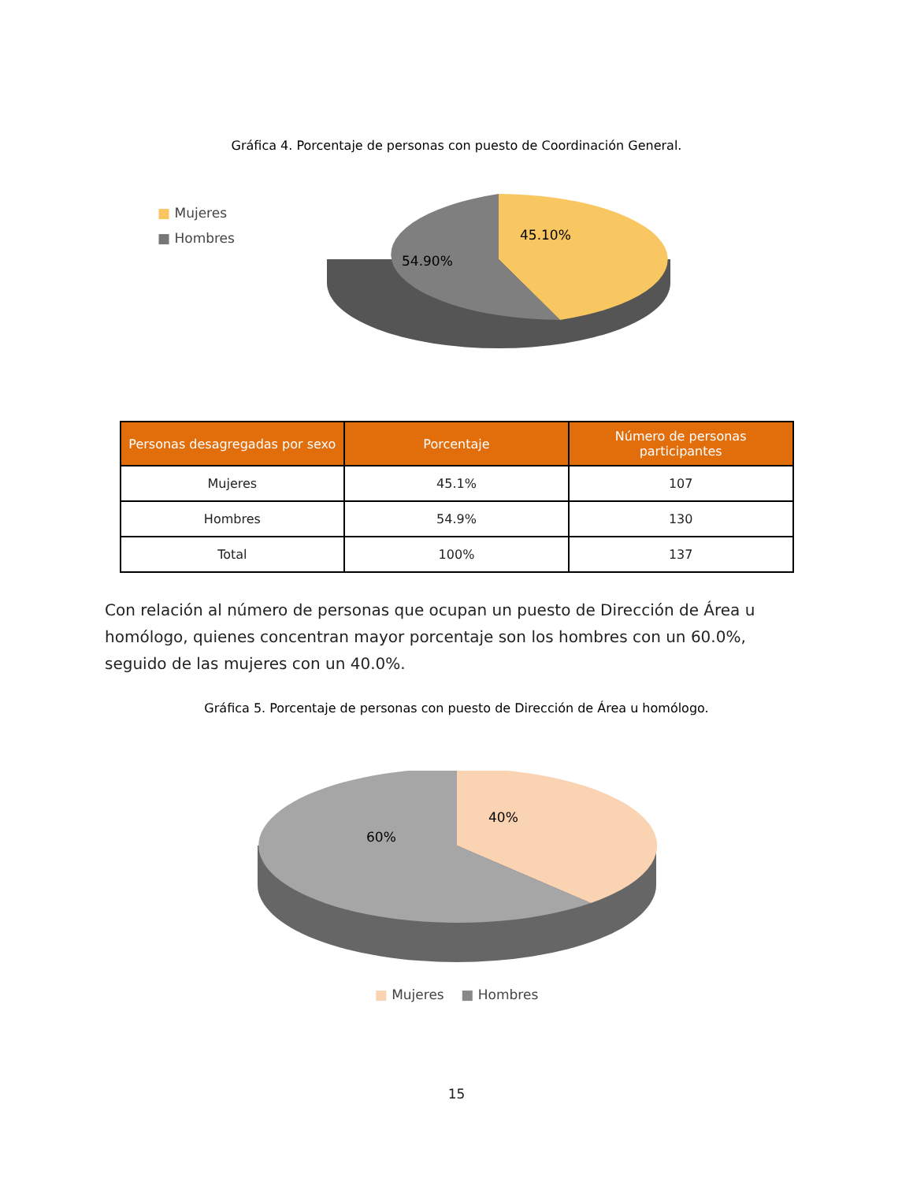Gráfica 4. Porcentaje de personas con puesto de Coordinación General.
■ Mujeres
■ Hombres
45.10%
54.90%
| Personas desagregadas por sexo | Porcentaje | Número de personas participantes |
| --- | --- | --- |
| Mujeres | 45.1% | 107 |
| Hombres | 54.9% | 130 |
| Total | 100% | 137 |
Con relación al número de personas que ocupan un puesto de Dirección de Área u homólogo, quienes concentran mayor porcentaje son los hombres con un 60.0%, seguido de las mujeres con un 40.0%.
Gráfica 5. Porcentaje de personas con puesto de Dirección de Área u homólogo.
40%
60%
■ Mujeres ■ Hombres
15